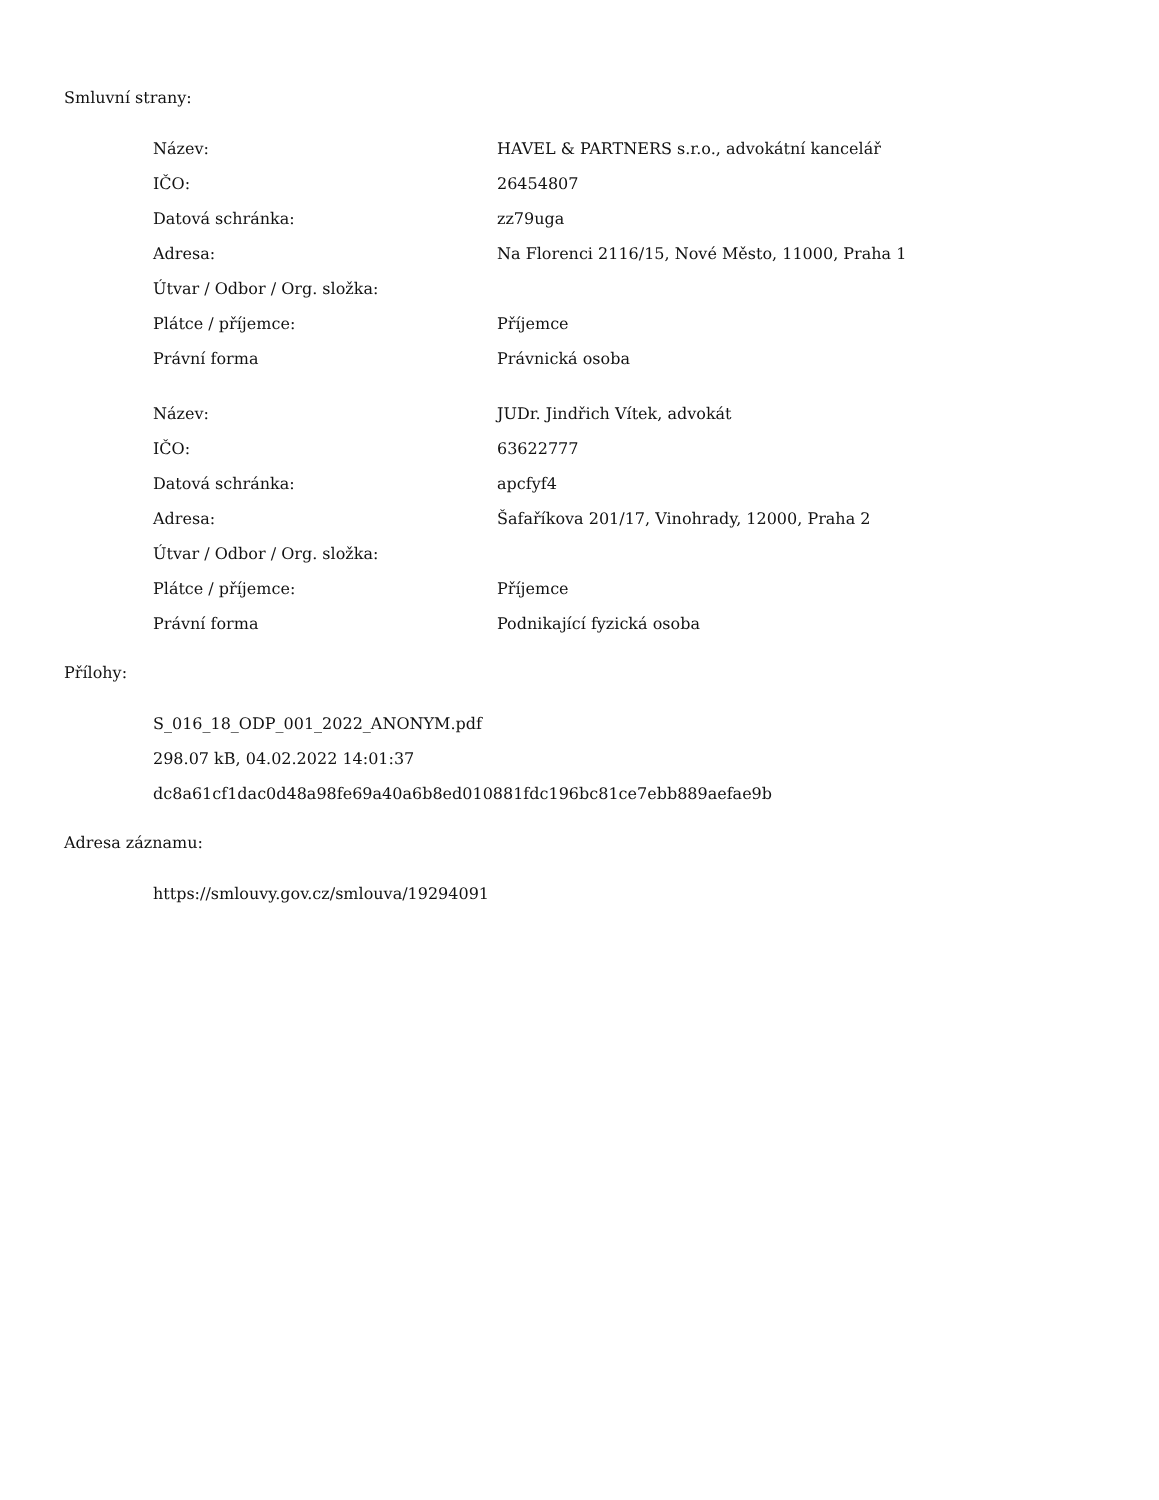Smluvní strany:
| Název: | HAVEL & PARTNERS s.r.o., advokátní kancelář |
| IČO: | 26454807 |
| Datová schránka: | zz79uga |
| Adresa: | Na Florenci 2116/15, Nové Město, 11000, Praha 1 |
| Útvar / Odbor / Org. složka: | |
| Plátce / příjemce: | Příjemce |
| Právní forma | Právnická osoba |
| Název: | JUDr. Jindřich Vítek, advokát |
| IČO: | 63622777 |
| Datová schránka: | apcfyf4 |
| Adresa: | Šafaříkova 201/17, Vinohrady, 12000, Praha 2 |
| Útvar / Odbor / Org. složka: | |
| Plátce / příjemce: | Příjemce |
| Právní forma | Podnikající fyzická osoba |
Přílohy:
S_016_18_ODP_001_2022_ANONYM.pdf
298.07 kB, 04.02.2022 14:01:37
dc8a61cf1dac0d48a98fe69a40a6b8ed010881fdc196bc81ce7ebb889aefae9b
Adresa záznamu:
https://smlouvy.gov.cz/smlouva/19294091